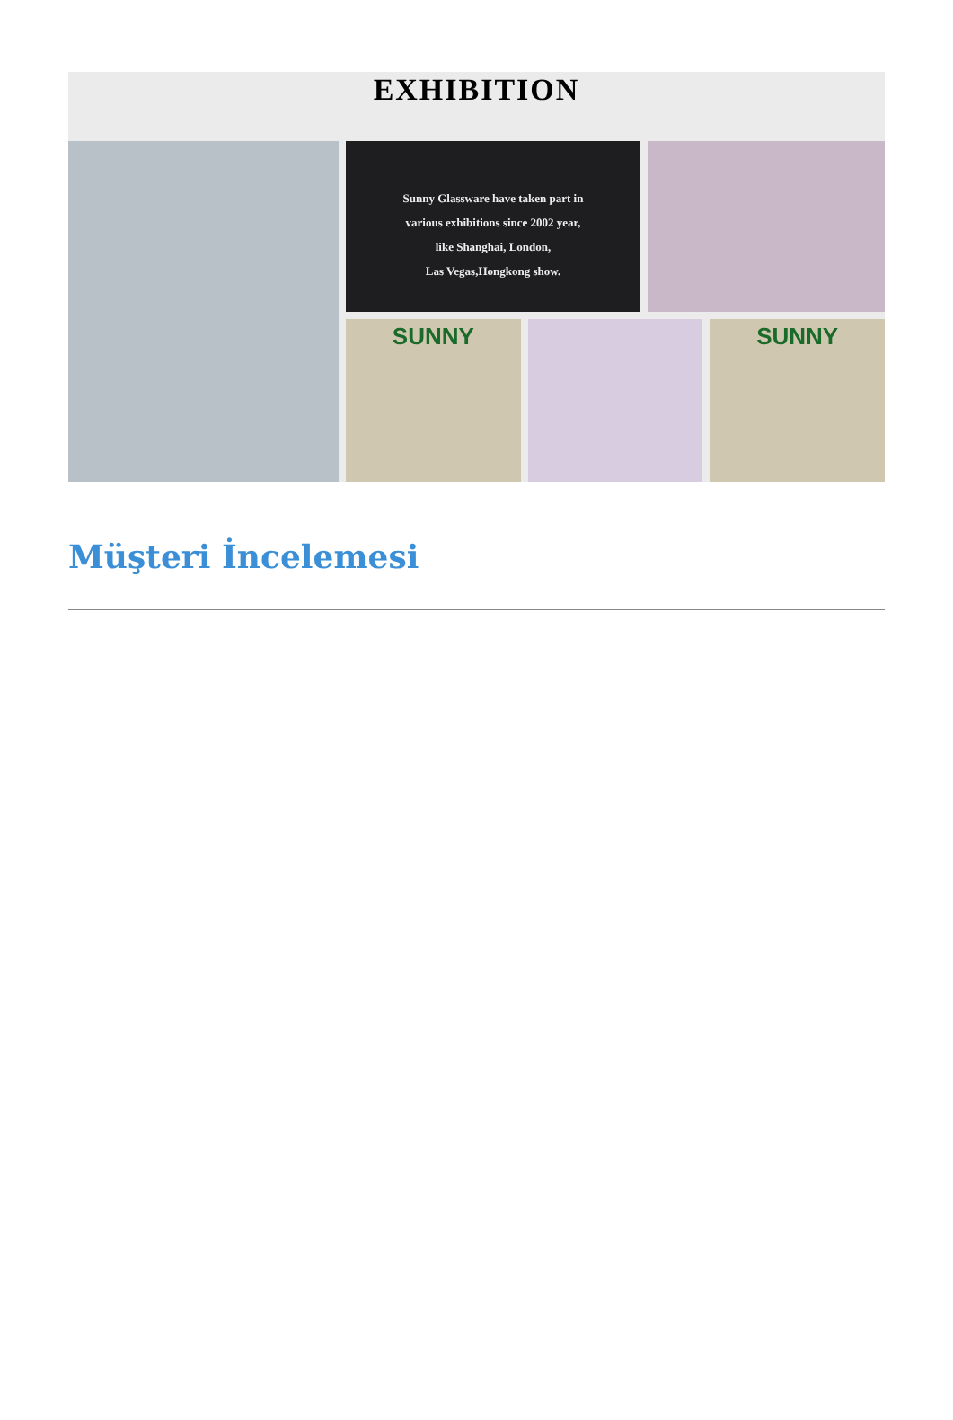EXHIBITION
Sunny Glassware have taken part in
various exhibitions since 2002 year,
like Shanghai, London,
Las Vegas,Hongkong show.
SUNNY SUNNY
Müşteri İncelemesi